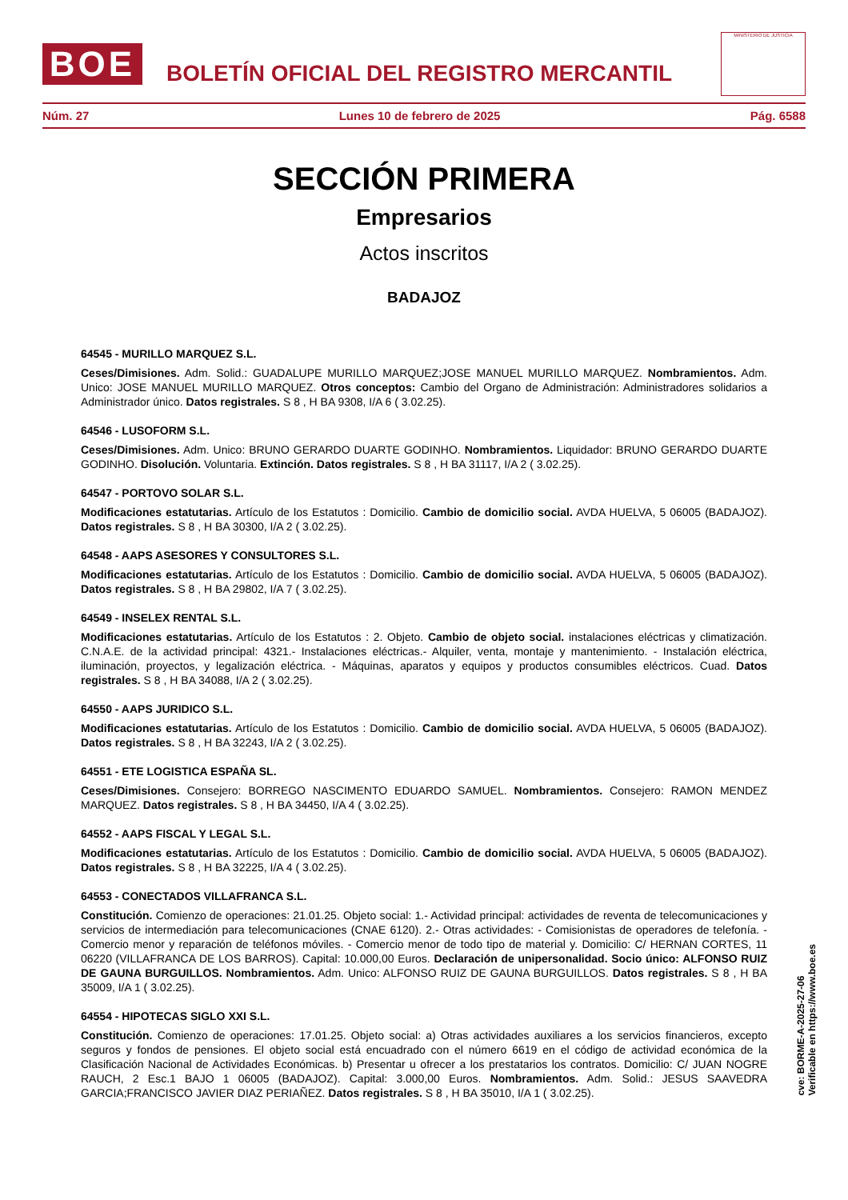BOE
BOLETÍN OFICIAL DEL REGISTRO MERCANTIL
MINISTERIO DE JUSTICIA
Núm. 27 Lunes 10 de febrero de 2025 Pág. 6588
SECCIÓN PRIMERA
Empresarios
Actos inscritos
BADAJOZ
64545 - MURILLO MARQUEZ S.L.
Ceses/Dimisiones. Adm. Solid.: GUADALUPE MURILLO MARQUEZ;JOSE MANUEL MURILLO MARQUEZ. Nombramientos. Adm. Unico: JOSE MANUEL MURILLO MARQUEZ. Otros conceptos: Cambio del Organo de Administración: Administradores solidarios a Administrador único. Datos registrales. S 8 , H BA 9308, I/A 6 ( 3.02.25).
64546 - LUSOFORM S.L.
Ceses/Dimisiones. Adm. Unico: BRUNO GERARDO DUARTE GODINHO. Nombramientos. Liquidador: BRUNO GERARDO DUARTE GODINHO. Disolución. Voluntaria. Extinción. Datos registrales. S 8 , H BA 31117, I/A 2 ( 3.02.25).
64547 - PORTOVO SOLAR S.L.
Modificaciones estatutarias. Artículo de los Estatutos : Domicilio. Cambio de domicilio social. AVDA HUELVA, 5 06005 (BADAJOZ). Datos registrales. S 8 , H BA 30300, I/A 2 ( 3.02.25).
64548 - AAPS ASESORES Y CONSULTORES S.L.
Modificaciones estatutarias. Artículo de los Estatutos : Domicilio. Cambio de domicilio social. AVDA HUELVA, 5 06005 (BADAJOZ). Datos registrales. S 8 , H BA 29802, I/A 7 ( 3.02.25).
64549 - INSELEX RENTAL S.L.
Modificaciones estatutarias. Artículo de los Estatutos : 2. Objeto. Cambio de objeto social. instalaciones eléctricas y climatización. C.N.A.E. de la actividad principal: 4321.- Instalaciones eléctricas.- Alquiler, venta, montaje y mantenimiento. - Instalación eléctrica, iluminación, proyectos, y legalización eléctrica. - Máquinas, aparatos y equipos y productos consumibles eléctricos. Cuad. Datos registrales. S 8 , H BA 34088, I/A 2 ( 3.02.25).
64550 - AAPS JURIDICO S.L.
Modificaciones estatutarias. Artículo de los Estatutos : Domicilio. Cambio de domicilio social. AVDA HUELVA, 5 06005 (BADAJOZ). Datos registrales. S 8 , H BA 32243, I/A 2 ( 3.02.25).
64551 - ETE LOGISTICA ESPAÑA SL.
Ceses/Dimisiones. Consejero: BORREGO NASCIMENTO EDUARDO SAMUEL. Nombramientos. Consejero: RAMON MENDEZ MARQUEZ. Datos registrales. S 8 , H BA 34450, I/A 4 ( 3.02.25).
64552 - AAPS FISCAL Y LEGAL S.L.
Modificaciones estatutarias. Artículo de los Estatutos : Domicilio. Cambio de domicilio social. AVDA HUELVA, 5 06005 (BADAJOZ). Datos registrales. S 8 , H BA 32225, I/A 4 ( 3.02.25).
64553 - CONECTADOS VILLAFRANCA S.L.
Constitución. Comienzo de operaciones: 21.01.25. Objeto social: 1.- Actividad principal: actividades de reventa de telecomunicaciones y servicios de intermediación para telecomunicaciones (CNAE 6120). 2.- Otras actividades: - Comisionistas de operadores de telefonía. - Comercio menor y reparación de teléfonos móviles. - Comercio menor de todo tipo de material y. Domicilio: C/ HERNAN CORTES, 11 06220 (VILLAFRANCA DE LOS BARROS). Capital: 10.000,00 Euros. Declaración de unipersonalidad. Socio único: ALFONSO RUIZ DE GAUNA BURGUILLOS. Nombramientos. Adm. Unico: ALFONSO RUIZ DE GAUNA BURGUILLOS. Datos registrales. S 8 , H BA 35009, I/A 1 ( 3.02.25).
64554 - HIPOTECAS SIGLO XXI S.L.
Constitución. Comienzo de operaciones: 17.01.25. Objeto social: a) Otras actividades auxiliares a los servicios financieros, excepto seguros y fondos de pensiones. El objeto social está encuadrado con el número 6619 en el código de actividad económica de la Clasificación Nacional de Actividades Económicas. b) Presentar u ofrecer a los prestatarios los contratos. Domicilio: C/ JUAN NOGRE RAUCH, 2 Esc.1 BAJO 1 06005 (BADAJOZ). Capital: 3.000,00 Euros. Nombramientos. Adm. Solid.: JESUS SAAVEDRA GARCIA;FRANCISCO JAVIER DIAZ PERIAÑEZ. Datos registrales. S 8 , H BA 35010, I/A 1 ( 3.02.25).
cve: BORME-A-2025-27-06
Verificable en https://www.boe.es